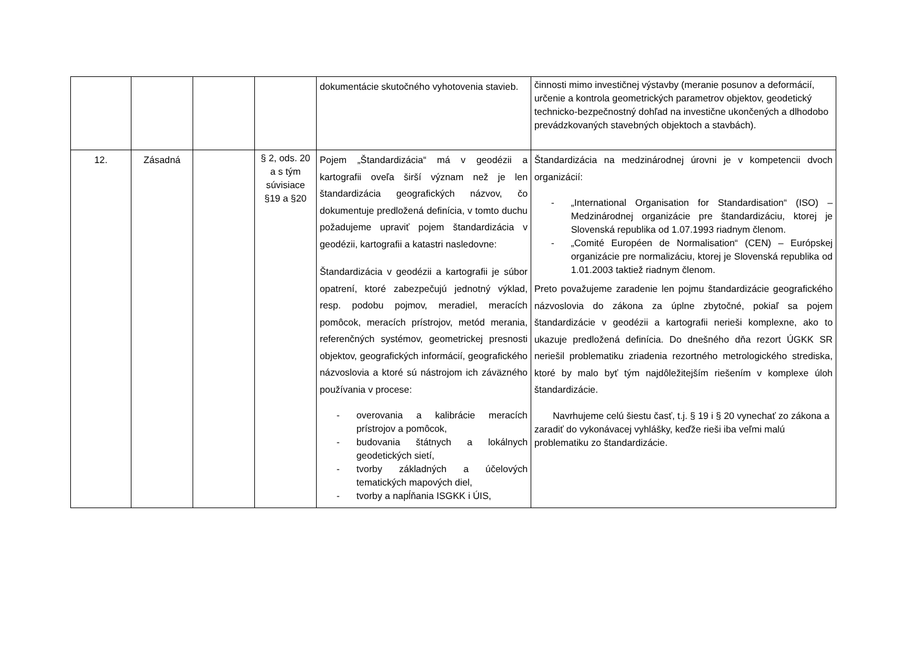| | | | | dokumentácie skutočného vyhotovenia stavieb. | činnosti mimo investičnej výstavby (meranie posunov a deformácií, určenie a kontrola geometrických parametrov objektov, geodetický technicko-bezpečnostný dohľad na investične ukončených a dlhodobo prevádzkovaných stavebných objektoch a stavbách). |
| 12. | Zásadná | | § 2, ods. 20 a s tým súvisiace §19 a §20 | Pojem „Štandardizácia“ má v geodézii a kartografii oveľa širší význam než je len štandardizácia geografických názvov, čo dokumentuje predložená definícia, v tomto duchu požadujeme upraviť pojem štandardizácia v geodézii, kartografii a katastri nasledovne: Štandardizácia v geodézii a kartografii je súbor opatrení, ktoré zabezpečujú jednotný výklad, resp. podobu pojmov, meradiel, meracích pomôcok, meracích prístrojov, metód merania, referenčných systémov, geometrickej presnosti objektov, geografických informácií, geografického názvoslovia a ktoré sú nástrojom ich záväzného používania v procese: - overovania a kalibrácie meracích prístrojov a pomôcok, - budovania štátnych a lokálnych geodetických sietí, - tvorby základných a účelových tematických mapových diel, - tvorby a napĺňania ISGKK i ÚIS, | Štandardizácia na medzinárodnej úrovni je v kompetencii dvoch organizácií: - „International Organisation for Standardisation“ (ISO) – Medzinárodnej organizácie pre štandardizáciu, ktorej je Slovenská republika od 1.07.1993 riadnym členom. - „Comité Européen de Normalisation“ (CEN) – Európskej organizácie pre normalizáciu, ktorej je Slovenská republika od 1.01.2003 taktiež riadnym členom. Preto považujeme zaradenie len pojmu štandardizácie geografického názvoslovia do zákona za úplne zbytočné, pokiaľ sa pojem štandardizácie v geodézii a kartografii nerieši komplexne, ako to ukazuje predložená definícia. Do dnešného dňa rezort ÚGKK SR neriešil problematiku zriadenia rezortného metrologického strediska, ktoré by malo byť tým najdôležitejším riešením v komplexe úloh štandardizácie. Navrhujeme celú šiestu časť, t.j. § 19 i § 20 vynechať zo zákona a zaradiť do vykonávacej vyhlášky, keďže rieši iba veľmi malú problematiku zo štandardizácie. |